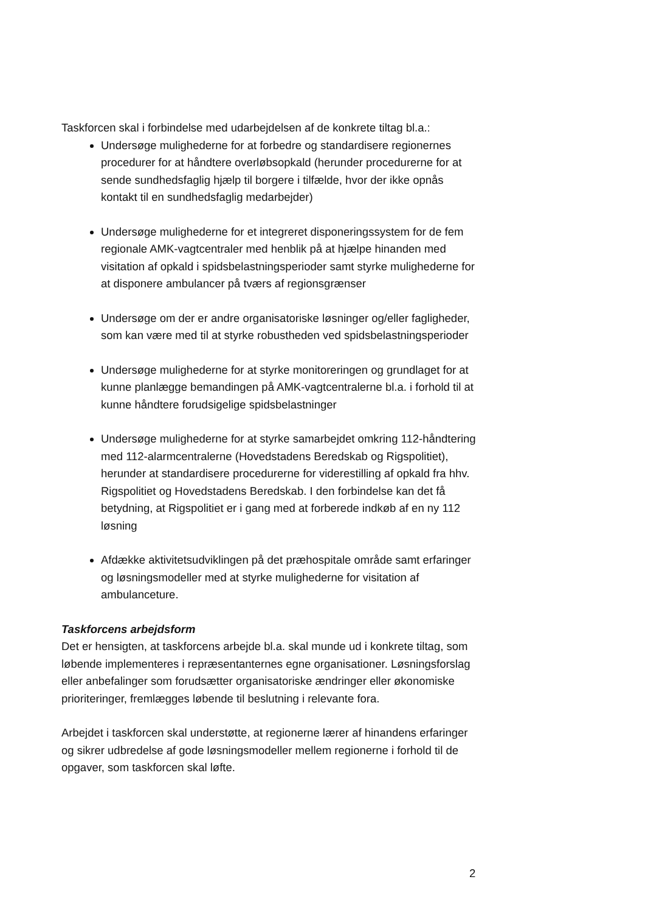Taskforcen skal i forbindelse med udarbejdelsen af de konkrete tiltag bl.a.:
Undersøge mulighederne for at forbedre og standardisere regionernes procedurer for at håndtere overløbsopkald (herunder procedurerne for at sende sundhedsfaglig hjælp til borgere i tilfælde, hvor der ikke opnås kontakt til en sundhedsfaglig medarbejder)
Undersøge mulighederne for et integreret disponeringssystem for de fem regionale AMK-vagtcentraler med henblik på at hjælpe hinanden med visitation af opkald i spidsbelastningsperioder samt styrke mulighederne for at disponere ambulancer på tværs af regionsgrænser
Undersøge om der er andre organisatoriske løsninger og/eller fagligheder, som kan være med til at styrke robustheden ved spidsbelastningsperioder
Undersøge mulighederne for at styrke monitoreringen og grundlaget for at kunne planlægge bemandingen på AMK-vagtcentralerne bl.a. i forhold til at kunne håndtere forudsigelige spidsbelastninger
Undersøge mulighederne for at styrke samarbejdet omkring 112-håndtering med 112-alarmcentralerne (Hovedstadens Beredskab og Rigspolitiet), herunder at standardisere procedurerne for viderestilling af opkald fra hhv. Rigspolitiet og Hovedstadens Beredskab. I den forbindelse kan det få betydning, at Rigspolitiet er i gang med at forberede indkøb af en ny 112 løsning
Afdække aktivitetsudviklingen på det præhospitale område samt erfaringer og løsningsmodeller med at styrke mulighederne for visitation af ambulanceture.
Taskforcens arbejdsform
Det er hensigten, at taskforcens arbejde bl.a. skal munde ud i konkrete tiltag, som løbende implementeres i repræsentanternes egne organisationer. Løsningsforslag eller anbefalinger som forudsætter organisatoriske ændringer eller økonomiske prioriteringer, fremlægges løbende til beslutning i relevante fora.
Arbejdet i taskforcen skal understøtte, at regionerne lærer af hinandens erfaringer og sikrer udbredelse af gode løsningsmodeller mellem regionerne i forhold til de opgaver, som taskforcen skal løfte.
2